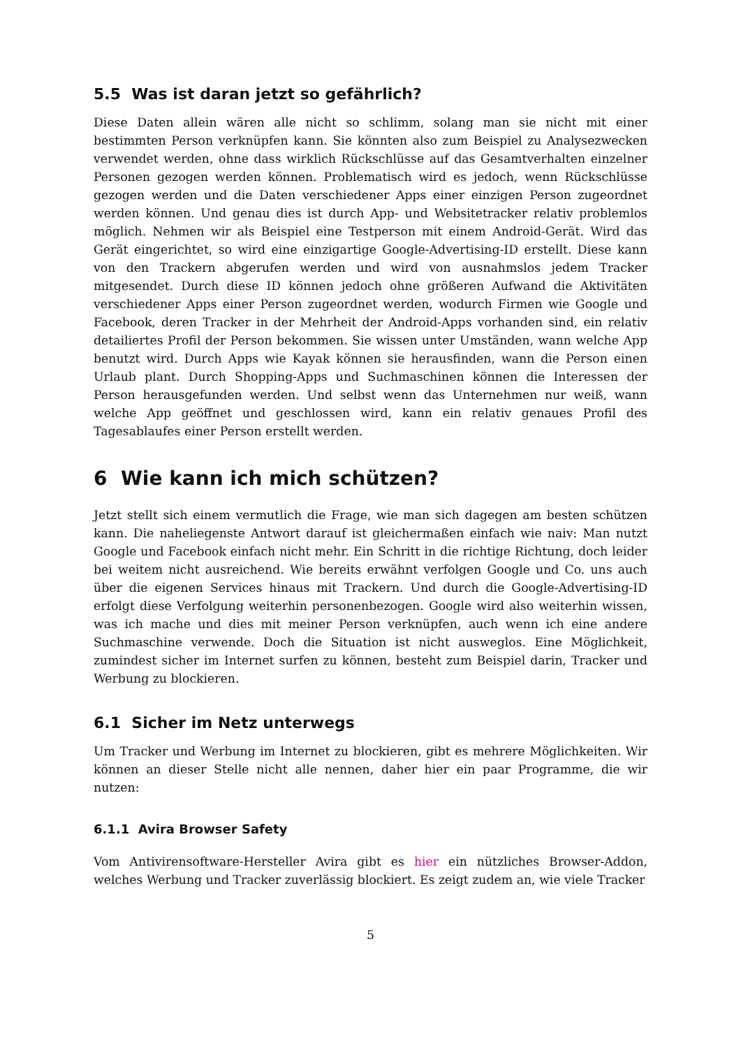5.5 Was ist daran jetzt so gefährlich?
Diese Daten allein wären alle nicht so schlimm, solang man sie nicht mit einer bestimmten Person verknüpfen kann. Sie könnten also zum Beispiel zu Analysezwecken verwendet werden, ohne dass wirklich Rückschlüsse auf das Gesamtverhalten einzelner Personen gezogen werden können. Problematisch wird es jedoch, wenn Rückschlüsse gezogen werden und die Daten verschiedener Apps einer einzigen Person zugeordnet werden können. Und genau dies ist durch App- und Websitetracker relativ problemlos möglich. Nehmen wir als Beispiel eine Testperson mit einem Android-Gerät. Wird das Gerät eingerichtet, so wird eine einzigartige Google-Advertising-ID erstellt. Diese kann von den Trackern abgerufen werden und wird von ausnahmslos jedem Tracker mitgesendet. Durch diese ID können jedoch ohne größeren Aufwand die Aktivitäten verschiedener Apps einer Person zugeordnet werden, wodurch Firmen wie Google und Facebook, deren Tracker in der Mehrheit der Android-Apps vorhanden sind, ein relativ detailiertes Profil der Person bekommen. Sie wissen unter Umständen, wann welche App benutzt wird. Durch Apps wie Kayak können sie herausfinden, wann die Person einen Urlaub plant. Durch Shopping-Apps und Suchmaschinen können die Interessen der Person herausgefunden werden. Und selbst wenn das Unternehmen nur weiß, wann welche App geöffnet und geschlossen wird, kann ein relativ genaues Profil des Tagesablaufes einer Person erstellt werden.
6 Wie kann ich mich schützen?
Jetzt stellt sich einem vermutlich die Frage, wie man sich dagegen am besten schützen kann. Die naheliegenste Antwort darauf ist gleichermaßen einfach wie naiv: Man nutzt Google und Facebook einfach nicht mehr. Ein Schritt in die richtige Richtung, doch leider bei weitem nicht ausreichend. Wie bereits erwähnt verfolgen Google und Co. uns auch über die eigenen Services hinaus mit Trackern. Und durch die Google-Advertising-ID erfolgt diese Verfolgung weiterhin personenbezogen. Google wird also weiterhin wissen, was ich mache und dies mit meiner Person verknüpfen, auch wenn ich eine andere Suchmaschine verwende. Doch die Situation ist nicht ausweglos. Eine Möglichkeit, zumindest sicher im Internet surfen zu können, besteht zum Beispiel darin, Tracker und Werbung zu blockieren.
6.1 Sicher im Netz unterwegs
Um Tracker und Werbung im Internet zu blockieren, gibt es mehrere Möglichkeiten. Wir können an dieser Stelle nicht alle nennen, daher hier ein paar Programme, die wir nutzen:
6.1.1 Avira Browser Safety
Vom Antivirensoftware-Hersteller Avira gibt es hier ein nützliches Browser-Addon, welches Werbung und Tracker zuverlässig blockiert. Es zeigt zudem an, wie viele Tracker
5